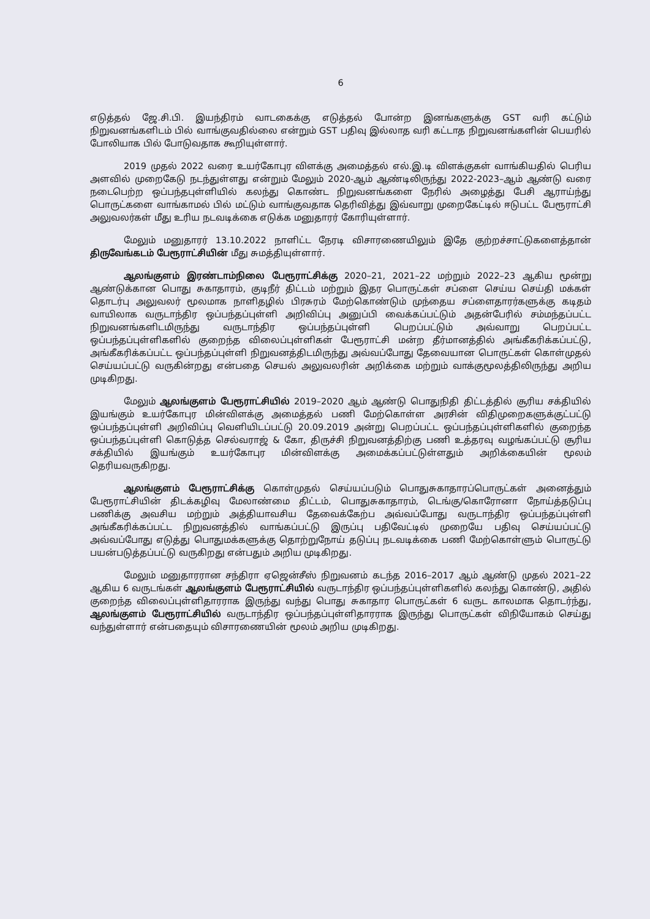6
எடுத்தல் ஜே.சி.பி. இயந்திரம் வாடகைக்கு எடுத்தல் போன்ற இனங்களுக்கு GST வரி கட்டும் நிறுவனங்களிடம் பில் வாங்குவதில்லை என்றும் GST பதிவு இல்லாத வரி கட்டாத நிறுவனங்களின் பெயரில் போலியாக பில் போடுவதாக கூறியுள்ளார்.
2019 முதல் 2022 வரை உயர்கோபுர விளக்கு அமைத்தல் எல்.இ.டி விளக்குகள் வாங்கியதில் பெரிய அளவில் முறைகேடு நடந்துள்ளது என்றும் மேலும் 2020-ஆம் ஆண்டிலிருந்து 2022-2023–ஆம் ஆண்டு வரை நடைபெற்ற ஒப்பந்தபுள்ளியில் கலந்து கொண்ட நிறுவனங்களை நேரில் அழைத்து பேசி ஆராய்ந்து பொருட்களை வாங்காமல் பில் மட்டும் வாங்குவதாக தெரிவித்து இவ்வாறு முறைகேட்டில் ஈடுபட்ட பேரூராட்சி அலுவலர்கள் மீது உரிய நடவடிக்கை எடுக்க மனுதாரர் கோரியுள்ளார்.
மேலும் மனுதாரர் 13.10.2022 நாளிட்ட நேரடி விசாரணையிலும் இதே குற்றச்சாட்டுகளைத்தான் திருவேங்கடம் பேரூராட்சியின் மீது சுமத்தியுள்ளார்.
ஆலங்குளம் இரண்டாம்நிலை பேரூராட்சிக்கு 2020–21, 2021–22 மற்றும் 2022–23 ஆகிய மூன்று ஆண்டுக்கான பொது சுகாதாரம், குடிநீர் திட்டம் மற்றும் இதர பொருட்கள் சப்ளை செய்ய செய்தி மக்கள் தொடர்பு அலுவலர் மூலமாக நாளிதழில் பிரசுரம் மேற்கொண்டும் முந்தைய சப்ளைதாரர்களுக்கு கடிதம் வாயிலாக வருடாந்திர ஒப்பந்தப்புள்ளி அறிவிப்பு அனுப்பி வைக்கப்பட்டும் அதன்பேரில் சம்மந்தப்பட்ட நிறுவனங்களிடமிருந்து வருடாந்திர ஒப்பந்தப்புள்ளி பெறப்பட்டும் அவ்வாறு பெறப்பட்ட ஒப்பந்தப்புள்ளிகளில் குறைந்த விலைப்புள்ளிகள் பேரூராட்சி மன்ற தீர்மானத்தில் அங்கீகரிக்கப்பட்டு, அங்கீகரிக்கப்பட்ட ஒப்பந்தப்புள்ளி நிறுவனத்திடமிருந்து அவ்வப்போது தேவையான பொருட்கள் கொள்முதல் செய்யப்பட்டு வருகின்றது என்பதை செயல் அலுவலரின் அறிக்கை மற்றும் வாக்குமூலத்திலிருந்து அறிய முடிகிறது.
மேலும் ஆலங்குளம் பேரூராட்சியில் 2019–2020 ஆம் ஆண்டு பொதுநிதி திட்டத்தில் சூரிய சக்தியில் இயங்கும் உயர்கோபுர மின்விளக்கு அமைத்தல் பணி மேற்கொள்ள அரசின் விதிமுறைகளுக்குட்பட்டு ஒப்பந்தப்புள்ளி அறிவிப்பு வெளியிடப்பட்டு 20.09.2019 அன்று பெறப்பட்ட ஒப்பந்தப்புள்ளிகளில் குறைந்த ஒப்பந்தப்புள்ளி கொடுத்த செல்வராஜ் & கோ, திருச்சி நிறுவனத்திற்கு பணி உத்தரவு வழங்கப்பட்டு சூரிய சக்தியில் இயங்கும் உயர்கோபுர மின்விளக்கு அமைக்கப்பட்டுள்ளதும் அறிக்கையின் மூலம் தெரியவருகிறது.
ஆலங்குளம் பேரூராட்சிக்கு கொள்முதல் செய்யப்படும் பொதுசுகாதாரப்பொருட்கள் அனைத்தும் பேரூராட்சியின் திடக்கழிவு மேலாண்மை திட்டம், பொதுசுகாதாரம், டெங்கு/கொரோனா நோய்த்தடுப்பு பணிக்கு அவசிய மற்றும் அத்தியாவசிய தேவைக்கேற்ப அவ்வப்போது வருடாந்திர ஒப்பந்தப்புள்ளி அங்கீகரிக்கப்பட்ட நிறுவனத்தில் வாங்கப்பட்டு இருப்பு பதிவேட்டில் முறையே பதிவு செய்யப்பட்டு அவ்வப்போது எடுத்து பொதுமக்களுக்கு தொற்றுநோய் தடுப்பு நடவடிக்கை பணி மேற்கொள்ளும் பொருட்டு பயன்படுத்தப்பட்டு வருகிறது என்பதும் அறிய முடிகிறது.
மேலும் மனுதாரரான சந்திரா ஏஜென்சீஸ் நிறுவனம் கடந்த 2016–2017 ஆம் ஆண்டு முதல் 2021–22 ஆகிய 6 வருடங்கள் ஆலங்குளம் பேரூராட்சியில் வருடாந்திர ஒப்பந்தப்புள்ளிகளில் கலந்து கொண்டு, அதில் குறைந்த விலைப்புள்ளிதாரராக இருந்து வந்து பொது சுகாதார பொருட்கள் 6 வருட காலமாக தொடர்ந்து, ஆலங்குளம் பேரூராட்சியில் வருடாந்திர ஒப்பந்தப்புள்ளிதாரராக இருந்து பொருட்கள் விநியோகம் செய்து வந்துள்ளார் என்பதையும் விசாரணையின் மூலம் அறிய முடிகிறது.